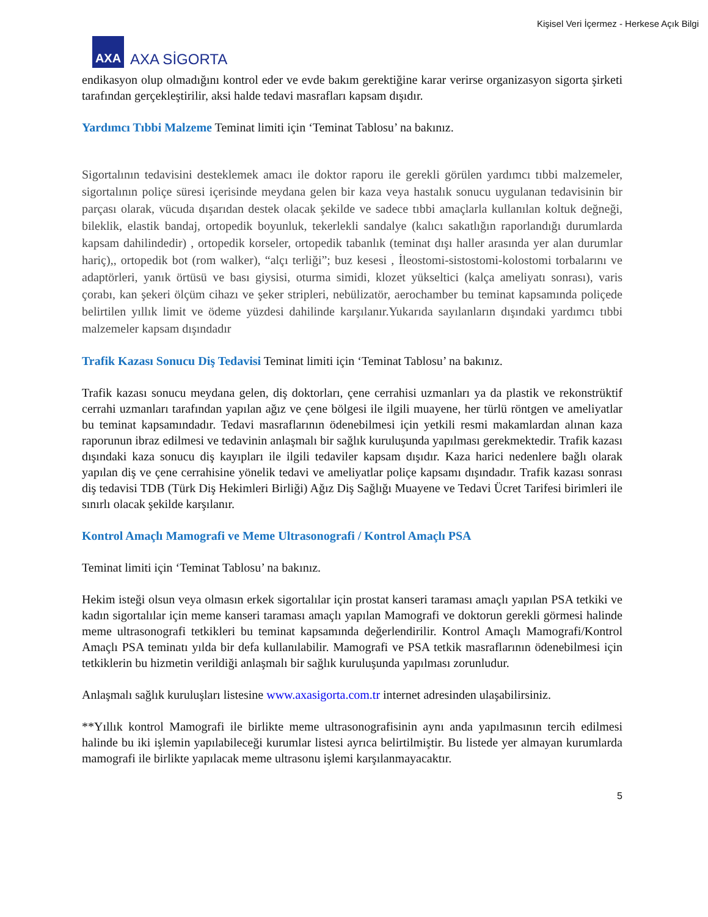Kişisel Veri İçermez - Herkese Açık Bilgi
AXA
AXA SİGORTA
endikasyon olup olmadığını kontrol eder ve evde bakım gerektiğine karar verirse organizasyon sigorta şirketi tarafından gerçekleştirilir, aksi halde tedavi masrafları kapsam dışıdır.
Yardımcı Tıbbi Malzeme Teminat limiti için ‘Teminat Tablosu’ na bakınız.
Sigortalının tedavisini desteklemek amacı ile doktor raporu ile gerekli görülen yardımcı tıbbi malzemeler, sigortalının poliçe süresi içerisinde meydana gelen bir kaza veya hastalık sonucu uygulanan tedavisinin bir parçası olarak, vücuda dışarıdan destek olacak şekilde ve sadece tıbbi amaçlarla kullanılan koltuk değneği, bileklik, elastik bandaj, ortopedik boyunluk, tekerlekli sandalye (kalıcı sakatlığın raporlandığı durumlarda kapsam dahilindedir) , ortopedik korseler, ortopedik tabanlık (teminat dışı haller arasında yer alan durumlar hariç),, ortopedik bot (rom walker), “alçı terliği”; buz kesesi , İleostomi-sistostomi-kolostomi torbalarını ve adaptörleri, yanık örtüsü ve bası giysisi, oturma simidi, klozet yükseltici (kalça ameliyatı sonrası), varis çorabı, kan şekeri ölçüm cihazı ve şeker stripleri, nebülizatör, aerochamber bu teminat kapsamında poliçede belirtilen yıllık limit ve ödeme yüzdesi dahilinde karşılanır.Yukarıda sayılanların dışındaki yardımcı tıbbi malzemeler kapsam dışındadır
Trafik Kazası Sonucu Diş Tedavisi Teminat limiti için ‘Teminat Tablosu’ na bakınız.
Trafik kazası sonucu meydana gelen, diş doktorları, çene cerrahisi uzmanları ya da plastik ve rekonstrüktif cerrahi uzmanları tarafından yapılan ağız ve çene bölgesi ile ilgili muayene, her türlü röntgen ve ameliyatlar bu teminat kapsamındadır. Tedavi masraflarının ödenebilmesi için yetkili resmi makamlardan alınan kaza raporunun ibraz edilmesi ve tedavinin anlaşmalı bir sağlık kuruluşunda yapılması gerekmektedir. Trafik kazası dışındaki kaza sonucu diş kayıpları ile ilgili tedaviler kapsam dışıdır. Kaza harici nedenlere bağlı olarak yapılan diş ve çene cerrahisine yönelik tedavi ve ameliyatlar poliçe kapsamı dışındadır. Trafik kazası sonrası diş tedavisi TDB (Türk Diş Hekimleri Birliği) Ağız Diş Sağlığı Muayene ve Tedavi Ücret Tarifesi birimleri ile sınırlı olacak şekilde karşılanır.
Kontrol Amaçlı Mamografi ve Meme Ultrasonografi / Kontrol Amaçlı PSA
Teminat limiti için ‘Teminat Tablosu’ na bakınız.
Hekim isteği olsun veya olmasın erkek sigortalılar için prostat kanseri taraması amaçlı yapılan PSA tetkiki ve kadın sigortalılar için meme kanseri taraması amaçlı yapılan Mamografi ve doktorun gerekli görmesi halinde meme ultrasonografi tetkikleri bu teminat kapsamında değerlendirilir. Kontrol Amaçlı Mamografi/Kontrol Amaçlı PSA teminatı yılda bir defa kullanılabilir. Mamografi ve PSA tetkik masraflarının ödenebilmesi için tetkiklerin bu hizmetin verildiği anlaşmalı bir sağlık kuruluşunda yapılması zorunludur.
Anlaşmalı sağlık kuruluşları listesine www.axasigorta.com.tr internet adresinden ulaşabilirsiniz.
**Yıllık kontrol Mamografi ile birlikte meme ultrasonografisinin aynı anda yapılmasının tercih edilmesi halinde bu iki işlemin yapılabileceği kurumlar listesi ayrıca belirtilmiştir. Bu listede yer almayan kurumlarda mamografi ile birlikte yapılacak meme ultrasonu işlemi karşılanmayacaktır.
5